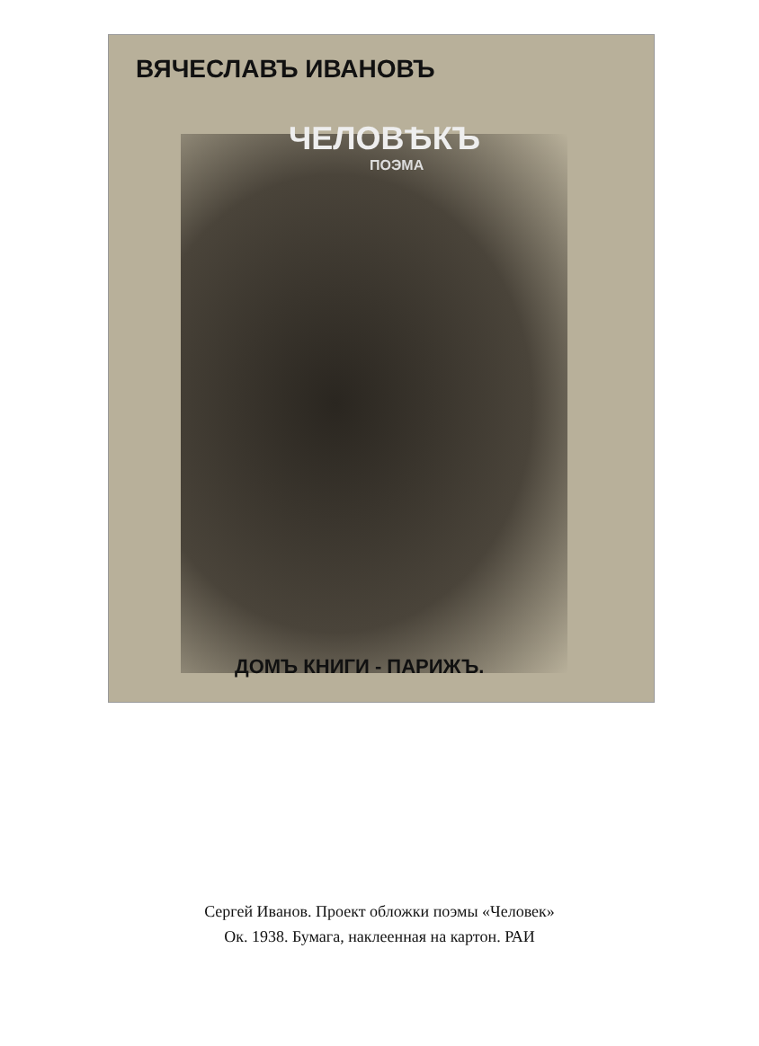ВЯЧЕСЛАВЪ ИВАНОВЪ
ЧЕЛОВѢКЪ
ПОЭМА
ДОМЪ КНИГИ - ПАРИЖЪ.
Сергей Иванов. Проект обложки поэмы «Человек»
Ок. 1938. Бумага, наклеенная на картон. РАИ